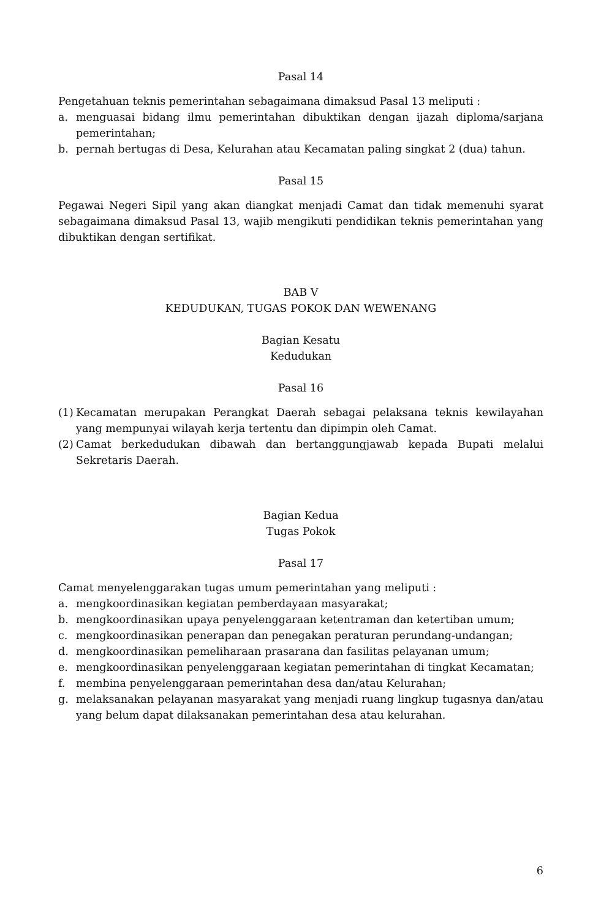Pasal 14
Pengetahuan teknis pemerintahan sebagaimana dimaksud Pasal 13 meliputi :
a. menguasai bidang ilmu pemerintahan dibuktikan dengan ijazah diploma/sarjana pemerintahan;
b. pernah bertugas di Desa, Kelurahan atau Kecamatan paling singkat 2 (dua) tahun.
Pasal 15
Pegawai Negeri Sipil yang akan diangkat menjadi Camat dan tidak memenuhi syarat sebagaimana dimaksud Pasal 13, wajib mengikuti pendidikan teknis pemerintahan yang dibuktikan dengan sertifikat.
BAB V
KEDUDUKAN, TUGAS POKOK DAN WEWENANG
Bagian Kesatu
Kedudukan
Pasal 16
(1) Kecamatan merupakan Perangkat Daerah sebagai pelaksana teknis kewilayahan yang mempunyai wilayah kerja tertentu dan dipimpin oleh Camat.
(2) Camat berkedudukan dibawah dan bertanggungjawab kepada Bupati melalui Sekretaris Daerah.
Bagian Kedua
Tugas Pokok
Pasal 17
Camat menyelenggarakan tugas umum pemerintahan yang meliputi :
a. mengkoordinasikan kegiatan pemberdayaan masyarakat;
b. mengkoordinasikan upaya penyelenggaraan ketentraman dan ketertiban umum;
c. mengkoordinasikan penerapan dan penegakan peraturan perundang-undangan;
d. mengkoordinasikan pemeliharaan prasarana dan fasilitas pelayanan umum;
e. mengkoordinasikan penyelenggaraan kegiatan pemerintahan di tingkat Kecamatan;
f. membina penyelenggaraan pemerintahan desa dan/atau Kelurahan;
g. melaksanakan pelayanan masyarakat yang menjadi ruang lingkup tugasnya dan/atau yang belum dapat dilaksanakan pemerintahan desa atau kelurahan.
6